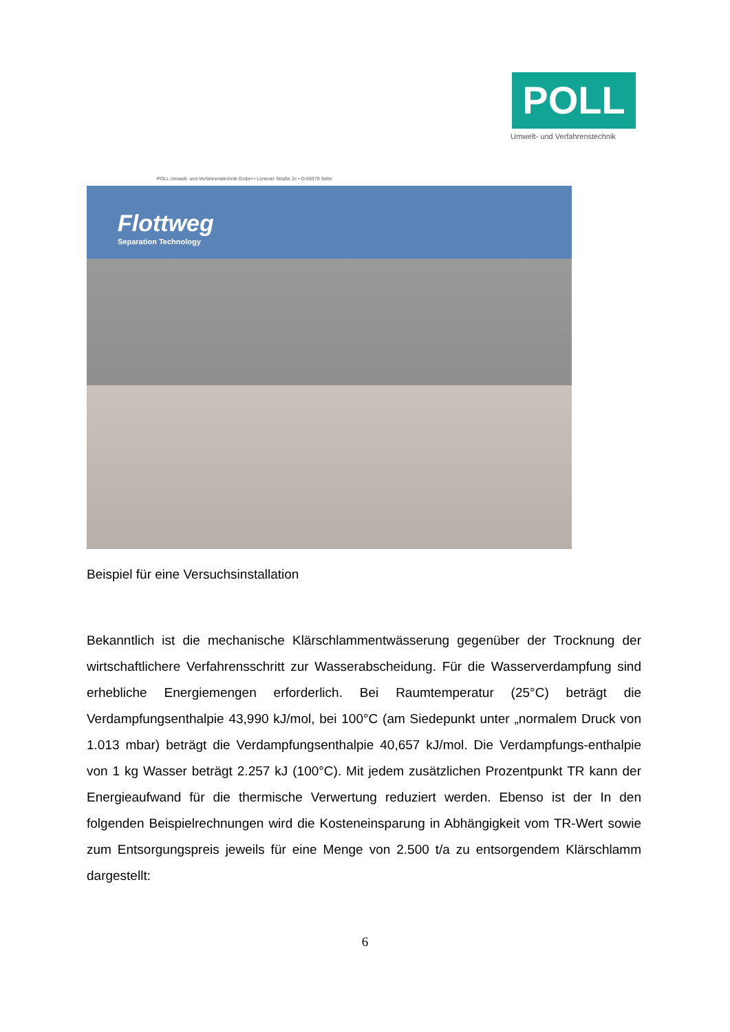POLL
Umwelt- und Verfahrenstechnik
POLL Umwelt- und Verfahrenstechnik GmbH • Lünener Straße 2c • D-59379 Selm
Flottweg
Separation Technology
Beispiel für eine Versuchsinstallation
Bekanntlich ist die mechanische Klärschlammentwässerung gegenüber der Trocknung der wirtschaftlichere Verfahrensschritt zur Wasserabscheidung. Für die Wasserverdampfung sind erhebliche Energiemengen erforderlich. Bei Raumtemperatur (25°C) beträgt die Verdampfungsenthalpie 43,990 kJ/mol, bei 100°C (am Siedepunkt unter „normalem Druck von 1.013 mbar) beträgt die Verdampfungsenthalpie 40,657 kJ/mol. Die Verdampfungs-enthalpie von 1 kg Wasser beträgt 2.257 kJ (100°C). Mit jedem zusätzlichen Prozentpunkt TR kann der Energieaufwand für die thermische Verwertung reduziert werden. Ebenso ist der In den folgenden Beispielrechnungen wird die Kosteneinsparung in Abhängigkeit vom TR-Wert sowie zum Entsorgungspreis jeweils für eine Menge von 2.500 t/a zu entsorgendem Klärschlamm dargestellt:
6